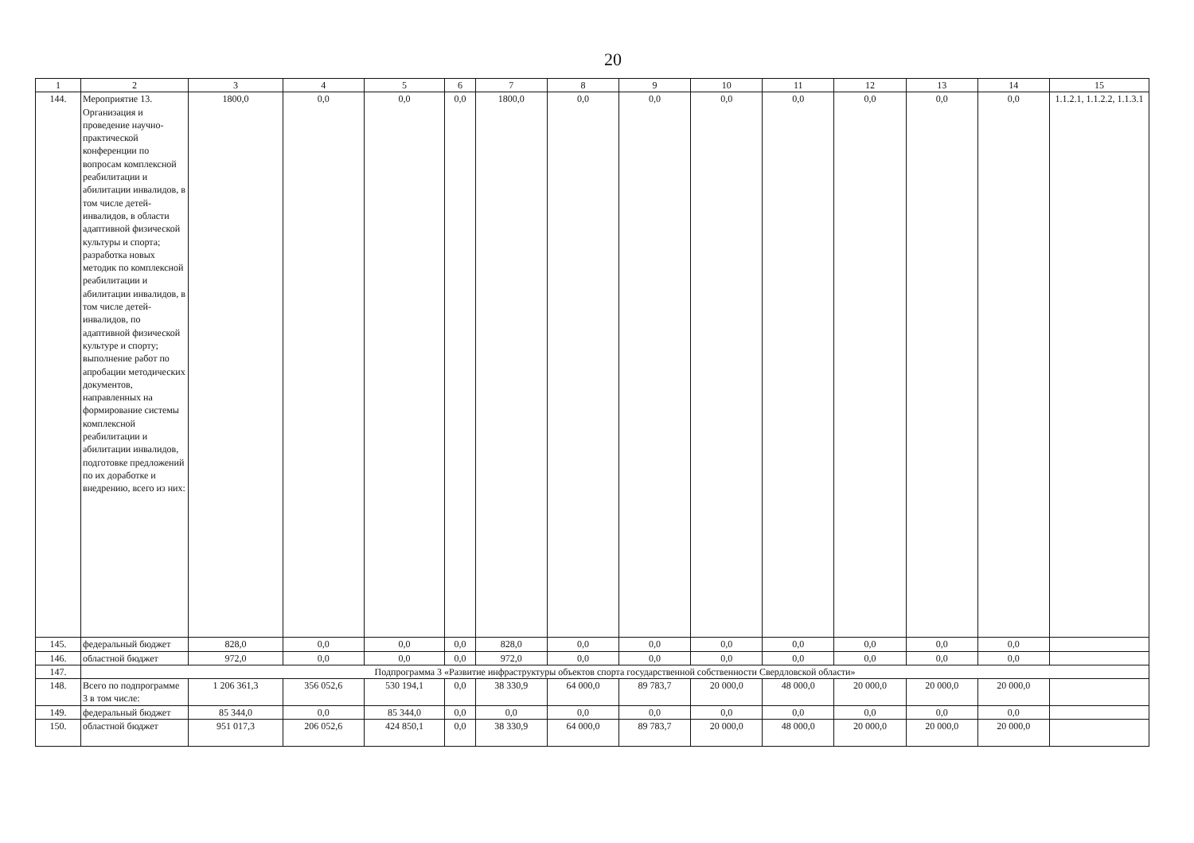20
| 1 | 2 | 3 | 4 | 5 | 6 | 7 | 8 | 9 | 10 | 11 | 12 | 13 | 14 | 15 |
| --- | --- | --- | --- | --- | --- | --- | --- | --- | --- | --- | --- | --- | --- | --- |
| 144. | Мероприятие 13. Организация и проведение научно-практической конференции по вопросам комплексной реабилитации и абилитации инвалидов, в том числе детей-инвалидов, в области адаптивной физической культуры и спорта; разработка новых методик по комплексной реабилитации и абилитации инвалидов, в том числе детей-инвалидов, по адаптивной физической культуре и спорту; выполнение работ по апробации методических документов, направленных на формирование системы комплексной реабилитации и абилитации инвалидов, подготовке предложений по их доработке и внедрению, всего из них: | 1800,0 | 0,0 | 0,0 | 0,0 | 1800,0 | 0,0 | 0,0 | 0,0 | 0,0 | 0,0 | 0,0 | 0,0 | 1.1.2.1, 1.1.2.2, 1.1.3.1 |
| 145. | федеральный бюджет | 828,0 | 0,0 | 0,0 | 0,0 | 828,0 | 0,0 | 0,0 | 0,0 | 0,0 | 0,0 | 0,0 | 0,0 | |
| 146. | областной бюджет | 972,0 | 0,0 | 0,0 | 0,0 | 972,0 | 0,0 | 0,0 | 0,0 | 0,0 | 0,0 | 0,0 | 0,0 | |
| 147. | Подпрограмма 3 «Развитие инфраструктуры объектов спорта государственной собственности Свердловской области» | | | | | | | | | | | | | |
| 148. | Всего по подпрограмме 3 в том числе: | 1 206 361,3 | 356 052,6 | 530 194,1 | 0,0 | 38 330,9 | 64 000,0 | 89 783,7 | 20 000,0 | 48 000,0 | 20 000,0 | 20 000,0 | 20 000,0 | |
| 149. | федеральный бюджет | 85 344,0 | 0,0 | 85 344,0 | 0,0 | 0,0 | 0,0 | 0,0 | 0,0 | 0,0 | 0,0 | 0,0 | 0,0 | |
| 150. | областной бюджет | 951 017,3 | 206 052,6 | 424 850,1 | 0,0 | 38 330,9 | 64 000,0 | 89 783,7 | 20 000,0 | 48 000,0 | 20 000,0 | 20 000,0 | 20 000,0 | |